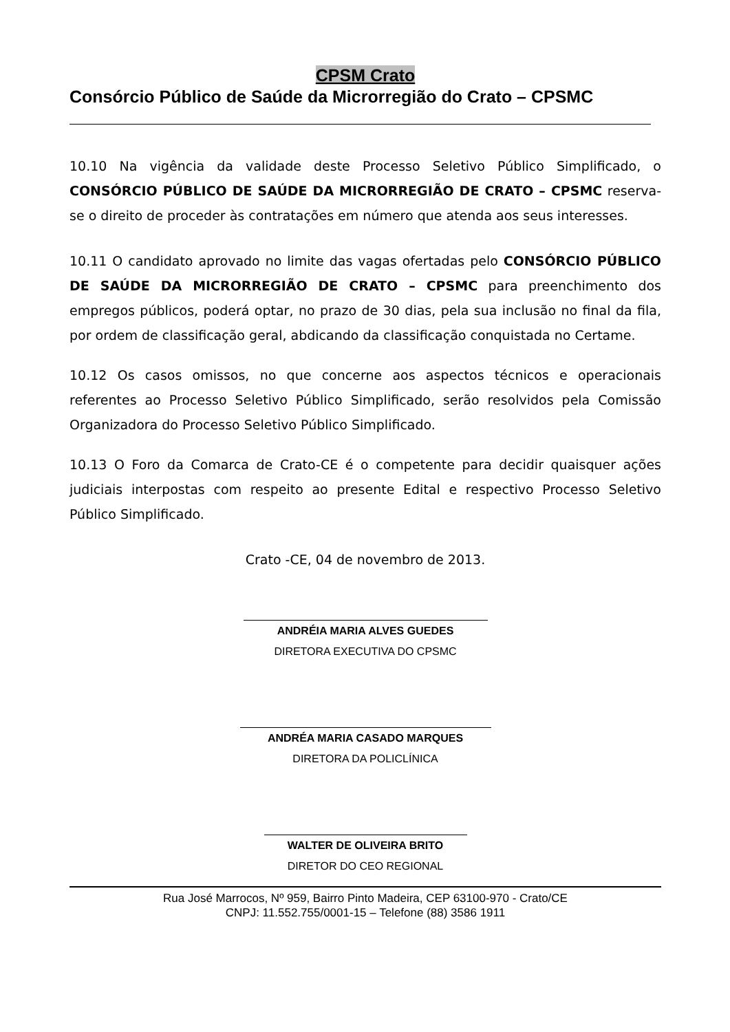CPSM Crato
Consórcio Público de Saúde da Microrregião do Crato – CPSMC
10.10 Na vigência da validade deste Processo Seletivo Público Simplificado, o CONSÓRCIO PÚBLICO DE SAÚDE DA MICRORREGIÃO DE CRATO – CPSMC reserva-se o direito de proceder às contratações em número que atenda aos seus interesses.
10.11 O candidato aprovado no limite das vagas ofertadas pelo CONSÓRCIO PÚBLICO DE SAÚDE DA MICRORREGIÃO DE CRATO – CPSMC para preenchimento dos empregos públicos, poderá optar, no prazo de 30 dias, pela sua inclusão no final da fila, por ordem de classificação geral, abdicando da classificação conquistada no Certame.
10.12 Os casos omissos, no que concerne aos aspectos técnicos e operacionais referentes ao Processo Seletivo Público Simplificado, serão resolvidos pela Comissão Organizadora do Processo Seletivo Público Simplificado.
10.13 O Foro da Comarca de Crato-CE é o competente para decidir quaisquer ações judiciais interpostas com respeito ao presente Edital e respectivo Processo Seletivo Público Simplificado.
Crato -CE, 04 de novembro de 2013.
ANDRÉIA MARIA ALVES GUEDES
DIRETORA EXECUTIVA DO CPSMC
ANDRÉA MARIA CASADO MARQUES
DIRETORA DA POLICLÍNICA
WALTER DE OLIVEIRA BRITO
DIRETOR DO CEO REGIONAL
Rua José Marrocos, Nº 959, Bairro Pinto Madeira, CEP 63100-970 - Crato/CE
CNPJ: 11.552.755/0001-15 – Telefone (88) 3586 1911